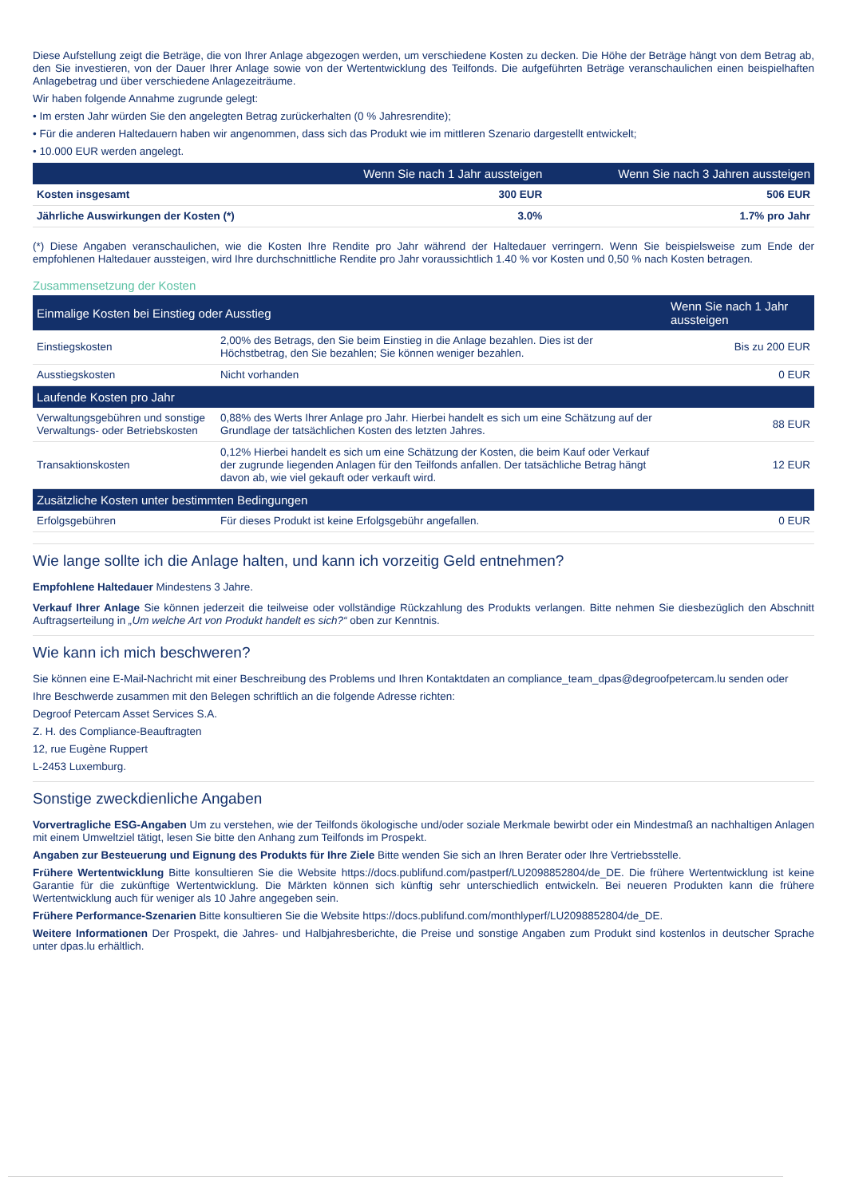Diese Aufstellung zeigt die Beträge, die von Ihrer Anlage abgezogen werden, um verschiedene Kosten zu decken. Die Höhe der Beträge hängt von dem Betrag ab, den Sie investieren, von der Dauer Ihrer Anlage sowie von der Wertentwicklung des Teilfonds. Die aufgeführten Beträge veranschaulichen einen beispielhaften Anlagebetrag und über verschiedene Anlagezeiträume.
Wir haben folgende Annahme zugrunde gelegt:
• Im ersten Jahr würden Sie den angelegten Betrag zurückerhalten (0 % Jahresrendite);
• Für die anderen Haltedauern haben wir angenommen, dass sich das Produkt wie im mittleren Szenario dargestellt entwickelt;
• 10.000 EUR werden angelegt.
| | Wenn Sie nach 1 Jahr aussteigen | Wenn Sie nach 3 Jahren aussteigen |
| --- | --- | --- |
| Kosten insgesamt | 300 EUR | 506 EUR |
| Jährliche Auswirkungen der Kosten (*) | 3.0% | 1.7% pro Jahr |
(*) Diese Angaben veranschaulichen, wie die Kosten Ihre Rendite pro Jahr während der Haltedauer verringern. Wenn Sie beispielsweise zum Ende der empfohlenen Haltedauer aussteigen, wird Ihre durchschnittliche Rendite pro Jahr voraussichtlich 1.40 % vor Kosten und 0,50 % nach Kosten betragen.
Zusammensetzung der Kosten
| Einmalige Kosten bei Einstieg oder Ausstieg | | Wenn Sie nach 1 Jahr aussteigen |
| --- | --- | --- |
| Einstiegskosten | 2,00% des Betrags, den Sie beim Einstieg in die Anlage bezahlen. Dies ist der Höchstbetrag, den Sie bezahlen; Sie können weniger bezahlen. | Bis zu 200 EUR |
| Ausstiegskosten | Nicht vorhanden | 0 EUR |
| Laufende Kosten pro Jahr | | |
| Verwaltungsgebühren und sonstige Verwaltungs- oder Betriebskosten | 0,88% des Werts Ihrer Anlage pro Jahr. Hierbei handelt es sich um eine Schätzung auf der Grundlage der tatsächlichen Kosten des letzten Jahres. | 88 EUR |
| Transaktionskosten | 0,12% Hierbei handelt es sich um eine Schätzung der Kosten, die beim Kauf oder Verkauf der zugrunde liegenden Anlagen für den Teilfonds anfallen. Der tatsächliche Betrag hängt davon ab, wie viel gekauft oder verkauft wird. | 12 EUR |
| Zusätzliche Kosten unter bestimmten Bedingungen | | |
| Erfolgsgebühren | Für dieses Produkt ist keine Erfolgsgebühr angefallen. | 0 EUR |
Wie lange sollte ich die Anlage halten, und kann ich vorzeitig Geld entnehmen?
Empfohlene Haltedauer Mindestens 3 Jahre.
Verkauf Ihrer Anlage Sie können jederzeit die teilweise oder vollständige Rückzahlung des Produkts verlangen. Bitte nehmen Sie diesbezüglich den Abschnitt Auftragserteilung in „Um welche Art von Produkt handelt es sich?“ oben zur Kenntnis.
Wie kann ich mich beschweren?
Sie können eine E-Mail-Nachricht mit einer Beschreibung des Problems und Ihren Kontaktdaten an compliance_team_dpas@degroofpetercam.lu senden oder
Ihre Beschwerde zusammen mit den Belegen schriftlich an die folgende Adresse richten:
Degroof Petercam Asset Services S.A.
Z. H. des Compliance-Beauftragten
12, rue Eugène Ruppert
L-2453 Luxemburg.
Sonstige zweckdienliche Angaben
Vorvertragliche ESG-Angaben Um zu verstehen, wie der Teilfonds ökologische und/oder soziale Merkmale bewirbt oder ein Mindestmaß an nachhaltigen Anlagen mit einem Umweltziel tätigt, lesen Sie bitte den Anhang zum Teilfonds im Prospekt.
Angaben zur Besteuerung und Eignung des Produkts für Ihre Ziele Bitte wenden Sie sich an Ihren Berater oder Ihre Vertriebsstelle.
Frühere Wertentwicklung Bitte konsultieren Sie die Website https://docs.publifund.com/pastperf/LU2098852804/de_DE. Die frühere Wertentwicklung ist keine Garantie für die zukünftige Wertentwicklung. Die Märkten können sich künftig sehr unterschiedlich entwickeln. Bei neueren Produkten kann die frühere Wertentwicklung auch für weniger als 10 Jahre angegeben sein.
Frühere Performance-Szenarien Bitte konsultieren Sie die Website https://docs.publifund.com/monthlyperf/LU2098852804/de_DE.
Weitere Informationen Der Prospekt, die Jahres- und Halbjahresberichte, die Preise und sonstige Angaben zum Produkt sind kostenlos in deutscher Sprache unter dpas.lu erhältlich.